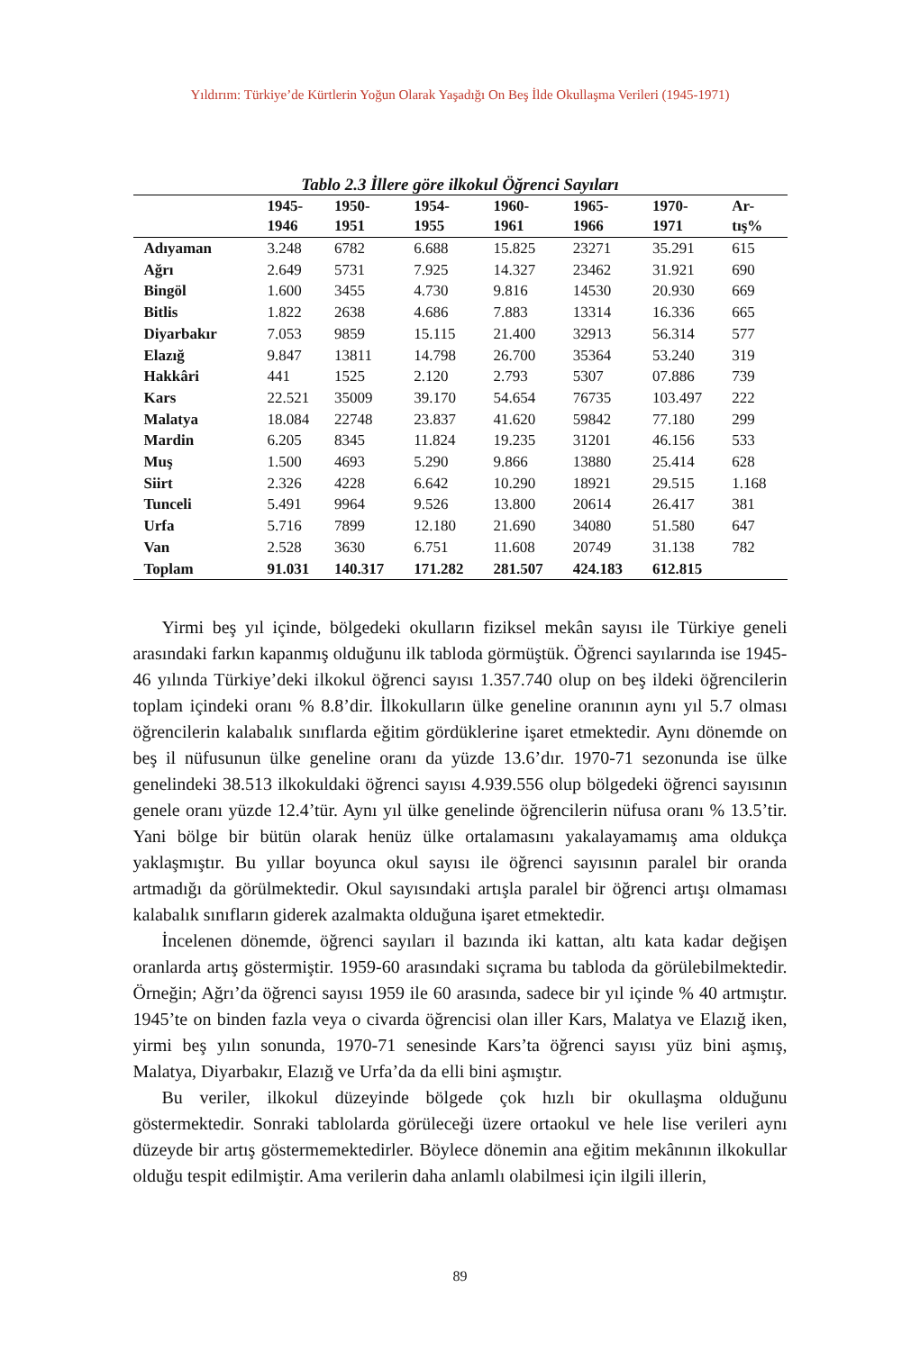Yıldırım: Türkiye’de Kürtlerin Yoğun Olarak Yaşadığı On Beş İlde Okullaşma Verileri (1945-1971)
Tablo 2.3 İllere göre ilkokul Öğrenci Sayıları
| | 1945- 1946 | 1950- 1951 | 1954- 1955 | 1960- 1961 | 1965- 1966 | 1970- 1971 | Ar- tış% |
| --- | --- | --- | --- | --- | --- | --- | --- |
| Adıyaman | 3.248 | 6782 | 6.688 | 15.825 | 23271 | 35.291 | 615 |
| Ağrı | 2.649 | 5731 | 7.925 | 14.327 | 23462 | 31.921 | 690 |
| Bingöl | 1.600 | 3455 | 4.730 | 9.816 | 14530 | 20.930 | 669 |
| Bitlis | 1.822 | 2638 | 4.686 | 7.883 | 13314 | 16.336 | 665 |
| Diyarbakır | 7.053 | 9859 | 15.115 | 21.400 | 32913 | 56.314 | 577 |
| Elazığ | 9.847 | 13811 | 14.798 | 26.700 | 35364 | 53.240 | 319 |
| Hakkâri | 441 | 1525 | 2.120 | 2.793 | 5307 | 07.886 | 739 |
| Kars | 22.521 | 35009 | 39.170 | 54.654 | 76735 | 103.497 | 222 |
| Malatya | 18.084 | 22748 | 23.837 | 41.620 | 59842 | 77.180 | 299 |
| Mardin | 6.205 | 8345 | 11.824 | 19.235 | 31201 | 46.156 | 533 |
| Muş | 1.500 | 4693 | 5.290 | 9.866 | 13880 | 25.414 | 628 |
| Siirt | 2.326 | 4228 | 6.642 | 10.290 | 18921 | 29.515 | 1.168 |
| Tunceli | 5.491 | 9964 | 9.526 | 13.800 | 20614 | 26.417 | 381 |
| Urfa | 5.716 | 7899 | 12.180 | 21.690 | 34080 | 51.580 | 647 |
| Van | 2.528 | 3630 | 6.751 | 11.608 | 20749 | 31.138 | 782 |
| Toplam | 91.031 | 140.317 | 171.282 | 281.507 | 424.183 | 612.815 | |
Yirmi beş yıl içinde, bölgedeki okulların fiziksel mekân sayısı ile Türkiye geneli arasındaki farkın kapanmış olduğunu ilk tabloda görmüştük. Öğrenci sayılarında ise 1945-46 yılında Türkiye’deki ilkokul öğrenci sayısı 1.357.740 olup on beş ildeki öğrencilerin toplam içindeki oranı % 8.8’dir. İlkokulların ülke geneline oranının aynı yıl 5.7 olması öğrencilerin kalabalık sınıflarda eğitim gördüklerine işaret etmektedir. Aynı dönemde on beş il nüfusunun ülke geneline oranı da yüzde 13.6’dır. 1970-71 sezonunda ise ülke genelindeki 38.513 ilkokuldaki öğrenci sayısı 4.939.556 olup bölgedeki öğrenci sayısının genele oranı yüzde 12.4’tür. Aynı yıl ülke genelinde öğrencilerin nüfusa oranı % 13.5’tir. Yani bölge bir bütün olarak henüz ülke ortalamasını yakalayamamış ama oldukça yaklaşmıştır. Bu yıllar boyunca okul sayısı ile öğrenci sayısının paralel bir oranda artmadığı da görülmektedir. Okul sayısındaki artışla paralel bir öğrenci artışı olmaması kalabalık sınıfların giderek azalmakta olduğuna işaret etmektedir.
İncelenen dönemde, öğrenci sayıları il bazında iki kattan, altı kata kadar değişen oranlarda artış göstermiştir. 1959-60 arasındaki sıçrama bu tabloda da görülebilmektedir. Örneğin; Ağrı’da öğrenci sayısı 1959 ile 60 arasında, sadece bir yıl içinde % 40 artmıştır. 1945’te on binden fazla veya o civarda öğrencisi olan iller Kars, Malatya ve Elazığ iken, yirmi beş yılın sonunda, 1970-71 senesinde Kars’ta öğrenci sayısı yüz bini aşmış, Malatya, Diyarbakır, Elazığ ve Urfa’da da elli bini aşmıştır.
Bu veriler, ilkokul düzeyinde bölgede çok hızlı bir okullaşma olduğunu göstermektedir. Sonraki tablolarda görüleceği üzere ortaokul ve hele lise verileri aynı düzeyde bir artış göstermemektedirler. Böylece dönemin ana eğitim mekânının ilkokullar olduğu tespit edilmiştir. Ama verilerin daha anlamlı olabilmesi için ilgili illerin,
89